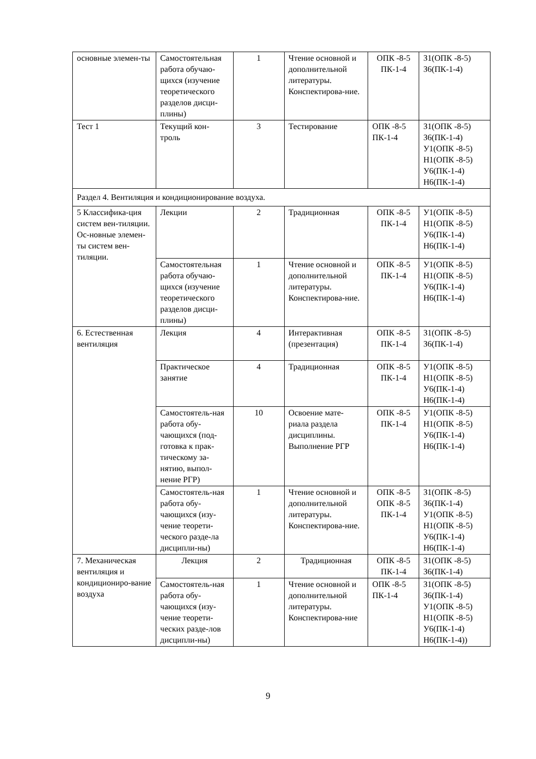| основные элемен-ты | Самостоятельная работа обучаю-щихся (изучение теоретического разделов дисци-плины) | 1 | Чтение основной и дополнительной литературы. Конспектирова-ние. | ОПК -8-5 ПК-1-4 | З1(ОПК -8-5) З6(ПК-1-4) |
| Тест 1 | Текущий кон-троль | 3 | Тестирование | ОПК -8-5 ПК-1-4 | З1(ОПК -8-5) З6(ПК-1-4) У1(ОПК -8-5) Н1(ОПК -8-5) У6(ПК-1-4) Н6(ПК-1-4) |
| Раздел 4. Вентиляция и кондиционирование воздуха. | | | | | |
| 5 Классифика-ция систем вен-тиляции. Ос-новные элемен-ты систем вен-тиляции. | Лекции | 2 | Традиционная | ОПК -8-5 ПК-1-4 | У1(ОПК -8-5) Н1(ОПК -8-5) У6(ПК-1-4) Н6(ПК-1-4) |
| | Самостоятельная работа обучаю-щихся (изучение теоретического разделов дисци-плины) | 1 | Чтение основной и дополнительной литературы. Конспектирова-ние. | ОПК -8-5 ПК-1-4 | У1(ОПК -8-5) Н1(ОПК -8-5) У6(ПК-1-4) Н6(ПК-1-4) |
| 6. Естественная вентиляция | Лекция | 4 | Интерактивная (презентация) | ОПК -8-5 ПК-1-4 | З1(ОПК -8-5) З6(ПК-1-4) |
| | Практическое занятие | 4 | Традиционная | ОПК -8-5 ПК-1-4 | У1(ОПК -8-5) Н1(ОПК -8-5) У6(ПК-1-4) Н6(ПК-1-4) |
| | Самостоятель-ная работа обу-чающихся (под-готовка к прак-тическому за-нятию, выпол-нение РГР) | 10 | Освоение мате-риала раздела дисциплины. Выполнение РГР | ОПК -8-5 ПК-1-4 | У1(ОПК -8-5) Н1(ОПК -8-5) У6(ПК-1-4) Н6(ПК-1-4) |
| | Самостоятель-ная работа обу-чающихся (изу-чение теорети-ческого разде-ла дисципли-ны) | 1 | Чтение основной и дополнительной литературы. Конспектирова-ние. | ОПК -8-5 ОПК -8-5 ПК-1-4 | З1(ОПК -8-5) З6(ПК-1-4) У1(ОПК -8-5) Н1(ОПК -8-5) У6(ПК-1-4) Н6(ПК-1-4) |
| 7. Механическая вентиляция и кондициониро-вание воздуха | Лекция | 2 | Традиционная | ОПК -8-5 ПК-1-4 | З1(ОПК -8-5) З6(ПК-1-4) |
| | Самостоятель-ная работа обу-чающихся (изу-чение теорети-ческих разде-лов дисципли-ны) | 1 | Чтение основной и дополнительной литературы. Конспектирова-ние | ОПК -8-5 ПК-1-4 | З1(ОПК -8-5) З6(ПК-1-4) У1(ОПК -8-5) Н1(ОПК -8-5) У6(ПК-1-4) Н6(ПК-1-4)) |
9